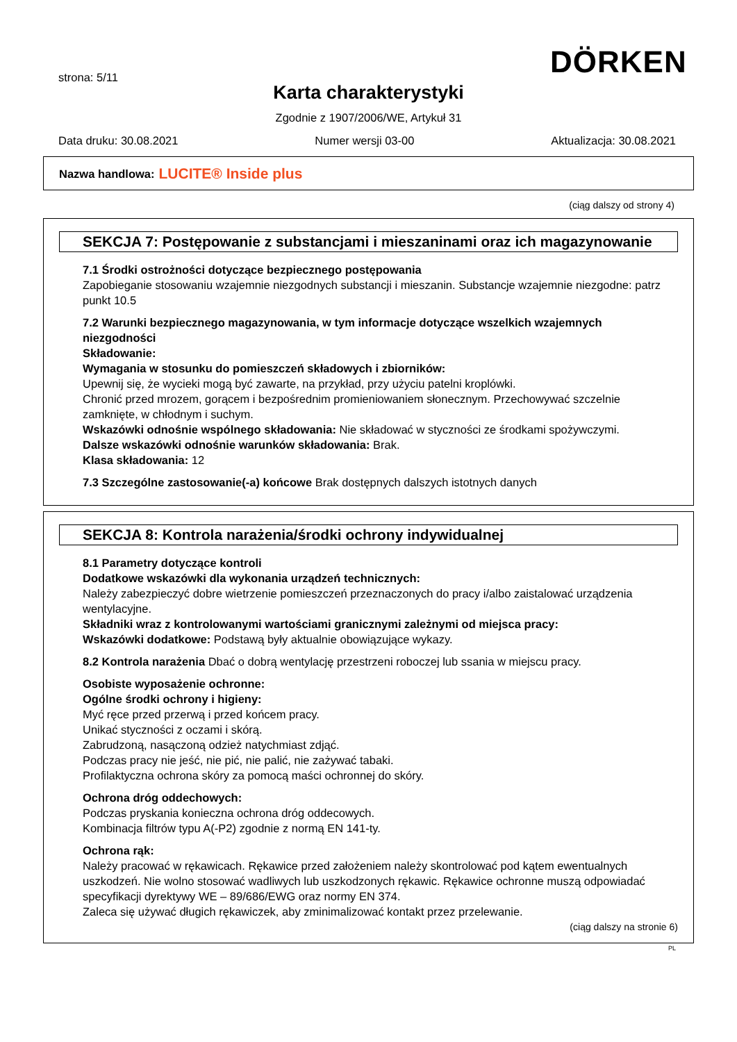strona: 5/11 DÖRKEN
Karta charakterystyki
Zgodnie z 1907/2006/WE, Artykuł 31
Data druku: 30.08.2021 Numer wersji 03-00 Aktualizacja: 30.08.2021
Nazwa handlowa: LUCITE® Inside plus
(ciąg dalszy od strony 4)
SEKCJA 7: Postępowanie z substancjami i mieszaninami oraz ich magazynowanie
7.1 Środki ostrożności dotyczące bezpiecznego postępowania
Zapobieganie stosowaniu wzajemnie niezgodnych substancji i mieszanin. Substancje wzajemnie niezgodne: patrz punkt 10.5
7.2 Warunki bezpiecznego magazynowania, w tym informacje dotyczące wszelkich wzajemnych niezgodności
Składowanie:
Wymagania w stosunku do pomieszczeń składowych i zbiorników:
Upewnij się, że wycieki mogą być zawarte, na przykład, przy użyciu patelni kroplówki.
Chronić przed mrozem, gorącem i bezpośrednim promieniowaniem słonecznym. Przechowywać szczelnie zamknięte, w chłodnym i suchym.
Wskazówki odnośnie wspólnego składowania: Nie składować w styczności ze środkami spożywczymi.
Dalsze wskazówki odnośnie warunków składowania: Brak.
Klasa składowania: 12
7.3 Szczególne zastosowanie(-a) końcowe Brak dostępnych dalszych istotnych danych
SEKCJA 8: Kontrola narażenia/środki ochrony indywidualnej
8.1 Parametry dotyczące kontroli
Dodatkowe wskazówki dla wykonania urządzeń technicznych:
Należy zabezpieczyć dobre wietrzenie pomieszczeń przeznaczonych do pracy i/albo zaistalować urządzenia wentylacyjne.
Składniki wraz z kontrolowanymi wartościami granicznymi zależnymi od miejsca pracy:
Wskazówki dodatkowe: Podstawą były aktualnie obowiązujące wykazy.
8.2 Kontrola narażenia Dbać o dobrą wentylację przestrzeni roboczej lub ssania w miejscu pracy.
Osobiste wyposażenie ochronne:
Ogólne środki ochrony i higieny:
Myć ręce przed przerwą i przed końcem pracy.
Unikać styczności z oczami i skórą.
Zabrudzoną, nasączoną odzież natychmiast zdjąć.
Podczas pracy nie jeść, nie pić, nie palić, nie zażywać tabaki.
Profilaktyczna ochrona skóry za pomocą maści ochronnej do skóry.
Ochrona dróg oddechowych:
Podczas pryskania konieczna ochrona dróg oddecowych.
Kombinacja filtrów typu A(-P2) zgodnie z normą EN 141-ty.
Ochrona rąk:
Należy pracować w rękawicach. Rękawice przed założeniem należy skontrolować pod kątem ewentualnych uszkodzeń. Nie wolno stosować wadliwych lub uszkodzonych rękawic. Rękawice ochronne muszą odpowiadać specyfikacji dyrektywy WE – 89/686/EWG oraz normy EN 374.
Zaleca się używać długich rękawiczek, aby zminimalizować kontakt przez przelewanie.
(ciąg dalszy na stronie 6)
PL